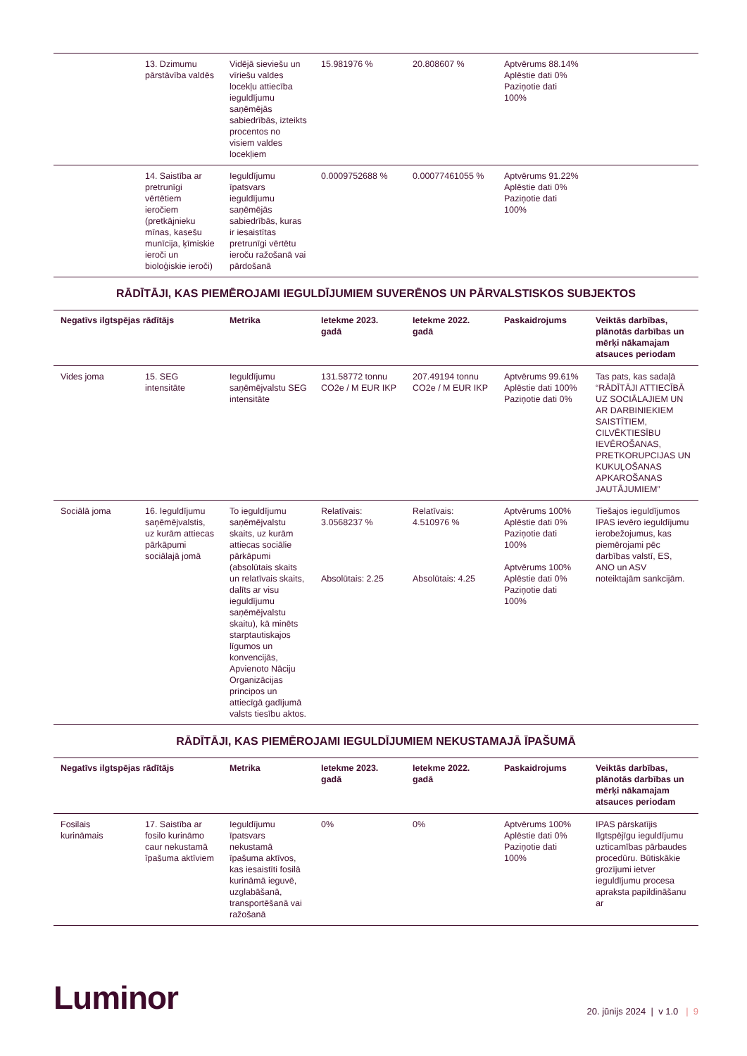| | 13. Dzimumu pārstāvība valdēs | Vidējā sieviešu un vīriešu valdes locekļu attiecība ieguldījumu saņēmējās sabiedrībās, izteikts procentos no visiem valdes locekļiem | 15.981976 % | 20.808607 % | Aptvērums 88.14% Aplēstie dati 0% Paziņotie dati 100% | |
| | 14. Saistība ar pretrunīgi vērtētiem ieročiem (pretkājnieku mīnas, kasešu munīcija, ķīmiskie ieroči un bioloģiskie ieroči) | Ieguldījumu īpatsvars ieguldījumu saņēmējās sabiedrībās, kuras ir iesaistītas pretrunīgi vērtētu ieroču ražošanā vai pārdošanā | 0.0009752688 % | 0.00077461055 % | Aptvērums 91.22% Aplēstie dati 0% Paziņotie dati 100% | |
RĀDĪTĀJI, KAS PIEMĒROJAMI IEGULDĪJUMIEM SUVERĒNOS UN PĀRVALSTISKOS SUBJEKTOS
| Negatīvs ilgtspējas rādītājs | | Metrika | Ietekme 2023. gadā | Ietekme 2022. gadā | Paskaidrojums | Veiktās darbības, plānotās darbības un mērķi nākamajam atsauces periodam |
| --- | --- | --- | --- | --- | --- | --- |
| Vides joma | 15. SEG intensitāte | Ieguldījumu saņēmējvalstu SEG intensitāte | 131.58772 tonnu CO2e / M EUR IKP | 207.49194 tonnu CO2e / M EUR IKP | Aptvērums 99.61% Aplēstie dati 100% Paziņotie dati 0% | Tas pats, kas sadaļā “RĀDĪTĀJI ATTIECĪBĀ UZ SOCIĀLAJIEM UN AR DARBINIEKIEM SAISTĪTIEM, CILVĒKTIESĪBU IEVĒROŠANAS, PRETKORUPCIJAS UN KUKUĻOŠANAS APKAROŠANAS JAUTĀJUMIEM” |
| Sociālā joma | 16. Ieguldījumu saņēmējvalstis, uz kurām attiecas pārkāpumi sociālajā jomā | To ieguldījumu saņēmējvalstu skaits, uz kurām attiecas sociālie pārkāpumi (absolūtais skaits un relatīvais skaits, dalīts ar visu ieguldījumu saņēmējvalstu skaitu), kā minēts starptautiskajos līgumos un konvencijās, Apvienoto Nāciju Organizācijas principos un attiecīgā gadījumā valsts tiesību aktos. | Relatīvais: 3.0568237 % Absolūtais: 2.25 | Relatīvais: 4.510976 % Absolūtais: 4.25 | Aptvērums 100% Aplēstie dati 0% Paziņotie dati 100% Aptvērums 100% Aplēstie dati 0% Paziņotie dati 100% | Tiešajos ieguldījumos IPAS ievēro ieguldījumu ierobežojumus, kas piemērojami pēc darbības valstī, ES, ANO un ASV noteiktajām sankcijām. |
RĀDĪTĀJI, KAS PIEMĒROJAMI IEGULDĪJUMIEM NEKUSTAMAJĀ ĪPAŠUMĀ
| Negatīvs ilgtspējas rādītājs | | Metrika | Ietekme 2023. gadā | Ietekme 2022. gadā | Paskaidrojums | Veiktās darbības, plānotās darbības un mērķi nākamajam atsauces periodam |
| --- | --- | --- | --- | --- | --- | --- |
| Fosilais kurināmais | 17. Saistība ar fosilo kurināmo caur nekustamā īpašuma aktīviem | Ieguldījumu īpatsvars nekustamā īpašuma aktīvos, kas iesaistīti fosilā kurināmā ieguvē, uzglabāšanā, transportēšanā vai ražošanā | 0% | 0% | Aptvērums 100% Aplēstie dati 0% Paziņotie dati 100% | IPAS pārskatījis Ilgtspējīgu ieguldījumu uzticamības pārbaudes procedūru. Būtiskākie grozījumi ietver ieguldījumu procesa apraksta papildināšanu ar |
Luminor
20. jūnijs 2024 | v 1.0 | 9